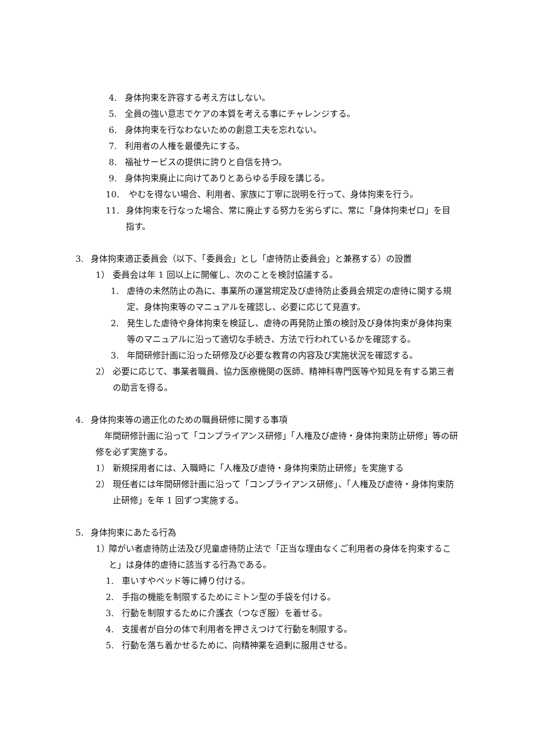4. 身体拘束を許容する考え方はしない。
5. 全員の強い意志でケアの本質を考える事にチャレンジする。
6. 身体拘束を行なわないための創意工夫を忘れない。
7. 利用者の人権を最優先にする。
8. 福祉サービスの提供に誇りと自信を持つ。
9. 身体拘束廃止に向けてありとあらゆる手段を講じる。
10. やむを得ない場合、利用者、家族に丁寧に説明を行って、身体拘束を行う。
11. 身体拘束を行なった場合、常に廃止する努力を劣らずに、常に「身体拘束ゼロ」を目指す。
3. 身体拘束適正委員会（以下、「委員会」とし「虐待防止委員会」と兼務する）の設置
1） 委員会は年 1 回以上に開催し、次のことを検討協議する。
1. 虐待の未然防止の為に、事業所の運営規定及び虐待防止委員会規定の虐待に関する規定、身体拘束等のマニュアルを確認し、必要に応じて見直す。
2. 発生した虐待や身体拘束を検証し、虐待の再発防止策の検討及び身体拘束が身体拘束等のマニュアルに沿って適切な手続き、方法で行われているかを確認する。
3. 年間研修計画に沿った研修及び必要な教育の内容及び実施状況を確認する。
2） 必要に応じて、事業者職員、協力医療機関の医師、精神科専門医等や知見を有する第三者の助言を得る。
4. 身体拘束等の適正化のための職員研修に関する事項
年間研修計画に沿って「コンプライアンス研修」「人権及び虐待・身体拘束防止研修」等の研修を必ず実施する。
1） 新規採用者には、入職時に「人権及び虐待・身体拘束防止研修」を実施する
2） 現任者には年間研修計画に沿って「コンプライアンス研修」、「人権及び虐待・身体拘束防止研修」を年 1 回ずつ実施する。
5. 身体拘束にあたる行為
1） 障がい者虐待防止法及び児童虐待防止法で「正当な理由なくご利用者の身体を拘束すること」は身体的虐待に該当する行為である。
1. 車いすやベッド等に縛り付ける。
2. 手指の機能を制限するためにミトン型の手袋を付ける。
3. 行動を制限するために介護衣（つなぎ服）を着せる。
4. 支援者が自分の体で利用者を押さえつけて行動を制限する。
5. 行動を落ち着かせるために、向精神薬を過剰に服用させる。